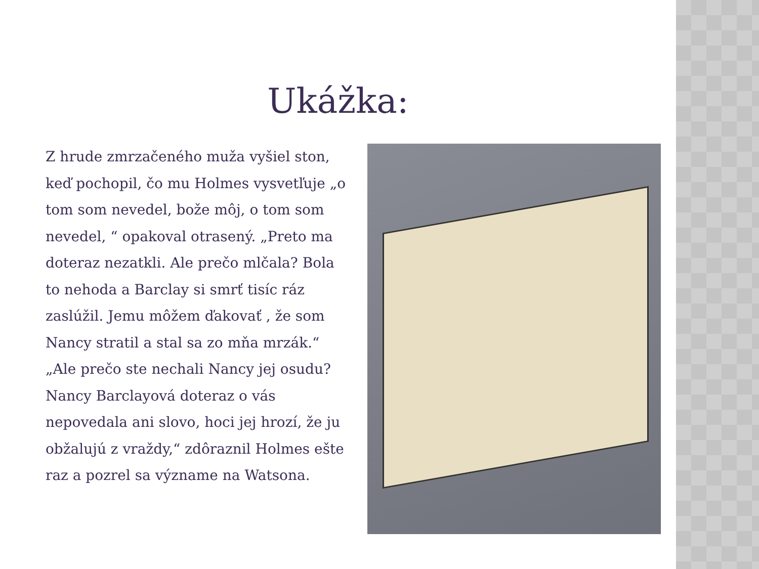Ukážka:
Z hrude zmrzačeného muža vyšiel ston, keď pochopil, čo mu Holmes vysvetľuje „o tom som nevedel, bože môj, o tom som nevedel, “ opakoval otrasený. „Preto ma doteraz nezatkli. Ale prečo mlčala? Bola to nehoda a Barclay si smrť tisíc ráz zaslúžil. Jemu môžem ďakovať , že som Nancy stratil a stal sa zo mňa mrzák.“
„Ale prečo ste nechali Nancy jej osudu? Nancy Barclayová doteraz o vás nepovedala ani slovo, hoci jej hrozí, že ju obžalujú z vraždy,“ zdôraznil Holmes ešte raz a pozrel sa význame na Watsona.